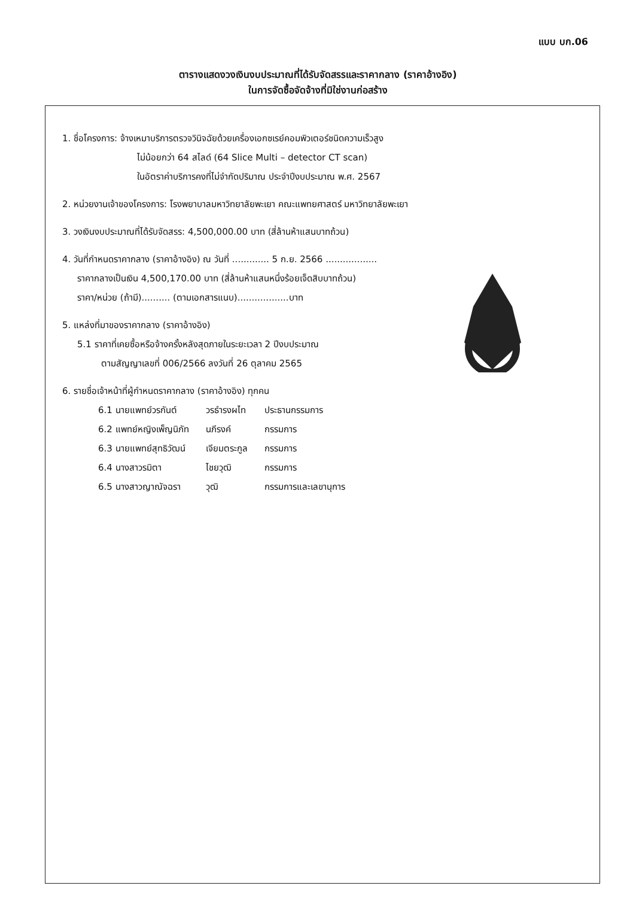แบบ บก.06
ตารางแสดงวงเงินงบประมาณที่ได้รับจัดสรรและราคากลาง (ราคาอ้างอิง)
ในการจัดซื้อจัดจ้างที่มิใช่งานก่อสร้าง
1. ชื่อโครงการ: จ้างเหมาบริการตรวจวินิจฉัยด้วยเครื่องเอกซเรย์คอมพิวเตอร์ชนิดความเร็วสูง
ไม่น้อยกว่า 64 สไลด์ (64 Slice Multi – detector CT scan)
ในอัตราค่าบริการคงที่ไม่จำกัดปริมาณ ประจำปีงบประมาณ พ.ศ. 2567
2. หน่วยงานเจ้าของโครงการ: โรงพยาบาลมหาวิทยาลัยพะเยา คณะแพทยศาสตร์ มหาวิทยาลัยพะเยา
3. วงเงินงบประมาณที่ได้รับจัดสรร: 4,500,000.00 บาท (สี่ล้านห้าแสนบาทถ้วน)
4. วันที่กำหนดราคากลาง (ราคาอ้างอิง) ณ วันที่ ............. 5 ก.ย. 2566 ..................
ราคากลางเป็นเงิน 4,500,170.00 บาท (สี่ล้านห้าแสนหนึ่งร้อยเจ็ดสิบบาทถ้วน)
ราคา/หน่วย (ถ้ามี).......... (ตามเอกสารแนบ)..................บาท
5. แหล่งที่มาของราคากลาง (ราคาอ้างอิง)
5.1 ราคาที่เคยซื้อหรือจ้างครั้งหลังสุดภายในระยะเวลา 2 ปีงบประมาณ
ตามสัญญาเลขที่ 006/2566 ลงวันที่ 26 ตุลาคม 2565
6. รายชื่อเจ้าหน้าที่ผู้กำหนดราคากลาง (ราคาอ้างอิง) ทุกคน
| 6.1 นายแพทย์วรกันต์ | วรธำรงผไท | ประธานกรรมการ |
| 6.2 แพทย์หญิงเพ็ญนิภัท | นภีรงค์ | กรรมการ |
| 6.3 นายแพทย์สุทธิวัฒน์ | เจียมตระกูล | กรรมการ |
| 6.4 นางสาวรมิตา | ไชยวุฒิ | กรรมการ |
| 6.5 นางสาวญาณัจฉรา | วุฒิ | กรรมการและเลขานุการ |